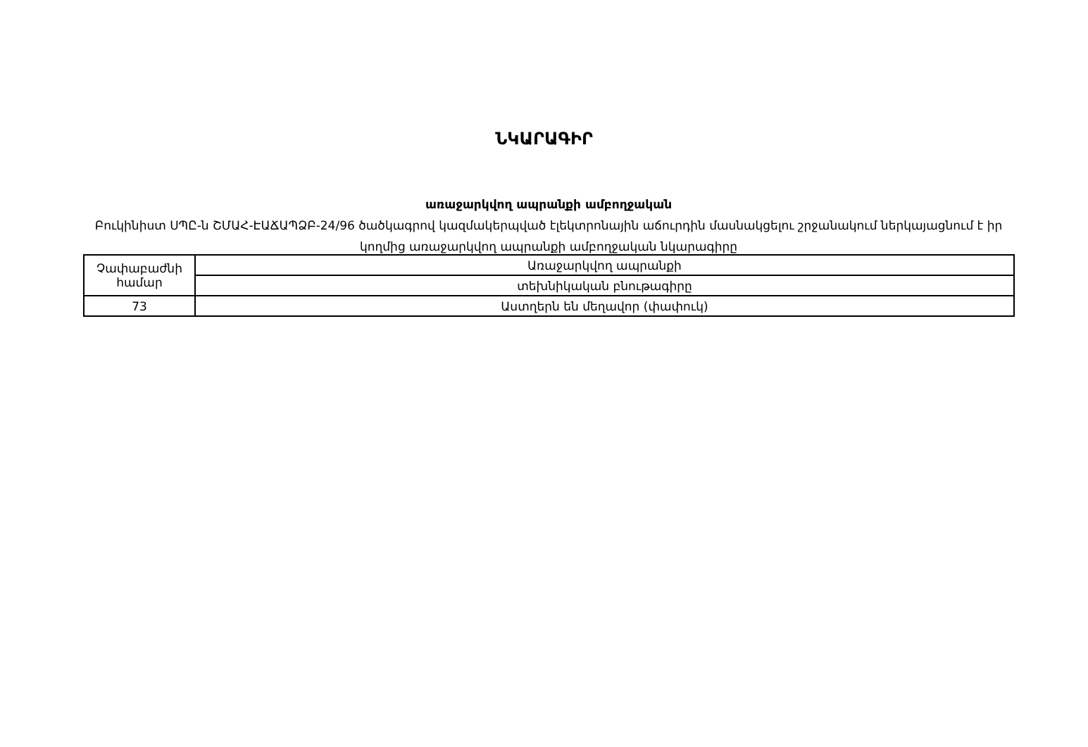ՆԿԱՐԱԳԻՐ
առաջարկվող ապրանքի ամբողջական
Բուկինիստ ՍՊԸ-ն ՇՄԱՀ-ԷԱՃԱՊՁԲ-24/96 ծածկագրով կազմակերպված էլեկտրոնային աճուրդին մասնակցելու շրջանակում ներկայացնում է իր կողմից առաջարկվող ապրանքի ամբողջական նկարագիրը
| Չափաբաժնի համար | Առաջարկվող ապրանքի |
| | տեխնիկական բնութագիրը |
| 73 | Աստղերն են մեղավոր (փափուկ) |